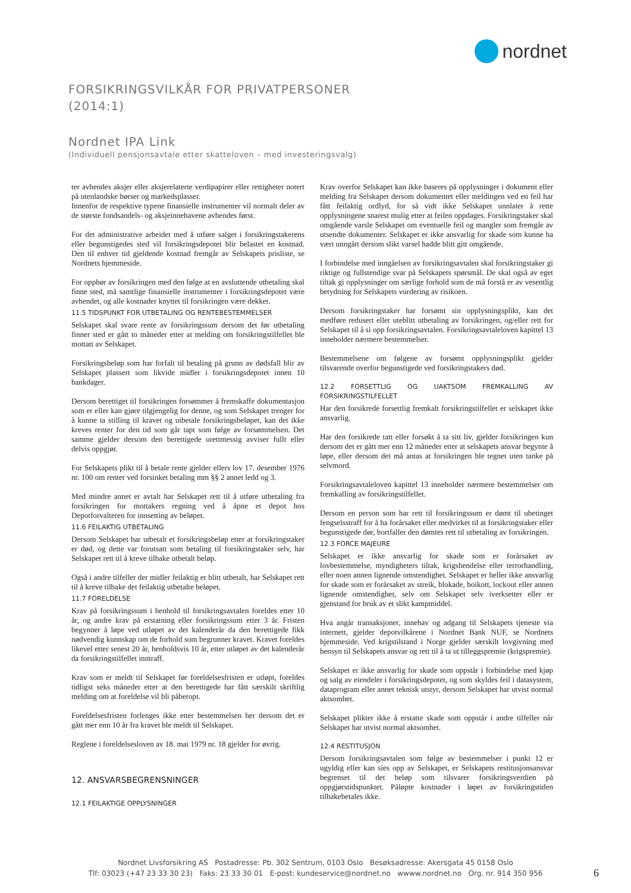nordnet
FORSIKRINGSVILKÅR FOR PRIVATPERSONER
(2014:1)
Nordnet IPA Link
(Individuell pensjonsavtale etter skatteloven – med investeringsvalg)
ter avhendes aksjer eller aksjerelaterte verdipapirer eller rettigheter notert på utenlandske børser og markedsplasser.
Innenfor de respektive typene finansielle instrumenter vil normalt deler av de største fondsandels- og aksjeinnehavene avhendes først.
For det administrative arbeidet med å utføre salget i forsikringstakerens eller begunstigedes sted vil forsikringsdepotet blir belastet en kostnad. Den til enhver tid gjeldende kostnad fremgår av Selskapets prisliste, se Nordnets hjemmeside.
For opphør av forsikringen med den følge at en avsluttende utbetaling skal finne sted, må samtlige finansielle instrumenter i forsikringsdepotet være avhendet, og alle kostnader knyttet til forsikringen være dekket.
11.5 TIDSPUNKT FOR UTBETALING OG RENTEBESTEMMELSER
Selskapet skal svare rente av forsikringssum dersom det før utbetaling finner sted er gått to måneder etter at melding om forsikringstilfellet ble mottatt av Selskapet.
Forsikringsbeløp som har forfalt til betaling på grunn av dødsfall blir av Selskapet plassert som likvide midler i forsikringsdepotet innen 10 bankdager.
Dersom berettiget til forsikringen forsømmer å fremskaffe dokumentasjon som er eller kan gjøre tilgjengelig for denne, og som Selskapet trenger for å kunne ta stilling til kravet og utbetale forsikringsbeløpet, kan det ikke kreves renter for den tid som går tapt som følge av forsømmelsen. Det samme gjelder dersom den berettigede urettmessig avviser fullt eller delvis oppgjør.
For Selskapets plikt til å betale rente gjelder ellers lov 17. desember 1976 nr. 100 om renter ved forsinket betaling mm §§ 2 annet ledd og 3.
Med mindre annet er avtalt har Selskapet rett til å utføre utbetaling fra forsikringen for mottakers regning ved å åpne et depot hos Depotforvalteren for innsetting av beløpet.
11.6 FEILAKTIG UTBETALING
Dersom Selskapet har utbetalt et forsikringsbeløp etter at forsikringstaker er død, og dette var forutsatt som betaling til forsikringstaker selv, har Selskapet rett til å kreve tilbake utbetalt beløp.
Også i andre tilfeller der midler feilaktig er blitt utbetalt, har Selskapet rett til å kreve tilbake det feilaktig utbetalte beløpet.
11.7 FORELDELSE
Krav på forsikringssum i henhold til forsikringsavtalen foreldes etter 10 år, og andre krav på erstatning eller forsikringssum etter 3 år. Fristen begynner å løpe ved utløpet av det kalenderår da den berettigede fikk nødvendig kunnskap om de forhold som begrunner kravet. Kravet foreldes likevel etter senest 20 år, henholdsvis 10 år, etter utløpet av det kalenderår da forsikringstilfellet inntraff.
Krav som er meldt til Selskapet før foreldelsesfristen er utløpt, foreldes tidligst seks måneder etter at den berettigede har fått særskilt skriftlig melding om at foreldelse vil bli påberopt.
Foreldelsesfristen forlenges ikke etter bestemmelsen her dersom det er gått mer enn 10 år fra kravet ble meldt til Selskapet.
Reglene i foreldelsesloven av 18. mai 1979 nr. 18 gjelder for øvrig.
12. ANSVARSBEGRENSNINGER
12.1 FEILAKTIGE OPPLYSNINGER
Krav overfor Selskapet kan ikke baseres på opplysninger i dokument eller melding fra Selskapet dersom dokumentet eller meldingen ved en feil har fått feilaktig ordlyd, for så vidt ikke Selskapet unnlater å rette opplysningene snarest mulig etter at feilen oppdages. Forsikringstaker skal omgående varsle Selskapet om eventuelle feil og mangler som fremgår av utsendte dokumenter. Selskapet er ikke ansvarlig for skade som kunne ha vært unngått dersom slikt varsel hadde blitt gitt omgående.
I forbindelse med inngåelsen av forsikringsavtalen skal forsikringstaker gi riktige og fullstendige svar på Selskapets spørsmål. De skal også av eget tiltak gi opplysninger om særlige forhold som de må forstå er av vesentlig betydning for Selskapets vurdering av risikoen.
Dersom forsikringstaker har forsømt sin opplysningsplikt, kan det medføre redusert eller uteblitt utbetaling av forsikringen, og/eller rett for Selskapet til å si opp forsikringsavtalen. Forsikringsavtaleloven kapittel 13 inneholder nærmere bestemmelser.
Bestemmelsene om følgene av forsømt opplysningsplikt gjelder tilsvarende overfor begunstigede ved forsikringstakers død.
12.2 FORSETTLIG OG UAKTSOM FREMKALLING AV FORSIKRINGSTILFELLET
Har den forsikrede forsettlig fremkalt forsikringstilfellet er selskapet ikke ansvarlig.
Har den forsikrede tatt eller forsøkt å ta sitt liv, gjelder forsikringen kun dersom det er gått mer enn 12 måneder etter at selskapets ansvar begynte å løpe, eller dersom det må antas at forsikringen ble tegnet uten tanke på selvmord.
Forsikringsavtaleloven kapittel 13 inneholder nærmere bestemmelser om fremkalling av forsikringstilfellet.
Dersom en person som har rett til forsikringssum er dømt til ubetinget fengselsstraff for å ha forårsaket eller medvirket til at forsikringstaker eller begunstigede dør, bortfaller den dømtes rett til utbetaling av forsikringen.
12.3 FORCE MAJEURE
Selskapet er ikke ansvarlig for skade som er forårsaket av lovbestemmelse, myndigheters tiltak, krigshendelse eller terrorhandling, eller noen annen lignende omstendighet. Selskapet er heller ikke ansvarlig for skade som er forårsaket av streik, blokade, boikott, lockout eller annen lignende omstendighet, selv om Selskapet selv iverksetter eller er gjenstand for bruk av et slikt kampmiddel.
Hva angår transaksjoner, innehav og adgang til Selskapets tjeneste via internett, gjelder depotvilkårene i Nordnet Bank NUF, se Nordnets hjemmeside. Ved krigstilstand i Norge gjelder særskilt lovgivning med hensyn til Selskapets ansvar og rett til å ta ut tilleggspremie (krigspremie).
Selskapet er ikke ansvarlig for skade som oppstår i forbindelse med kjøp og salg av eiendeler i forsikringsdepotet, og som skyldes feil i datasystem, dataprogram eller annet teknisk utstyr, dersom Selskapet har utvist normal aktsomhet.
Selskapet plikter ikke å erstatte skade som oppstår i andre tilfeller når Selskapet har utvist normal aktsomhet.
12.4 RESTITUSJON
Dersom forsikringsavtalen som følge av bestemmelser i punkt 12 er ugyldig eller kan sies opp av Selskapet, er Selskapets restitusjonsansvar begrenset til det beløp som tilsvarer forsikringsverdien på oppgjørstidspunktet. Påløpte kostnader i løpet av forsikringstiden tilbakebetales ikke.
Nordnet Livsforsikring AS Postadresse: Pb. 302 Sentrum, 0103 Oslo Besøksadresse: Akersgata 45 0158 Oslo
Tlf: 03023 (+47 23 33 30 23) Faks: 23 33 30 01 E-post: kundeservice@nordnet.no wwww.nordnet.no Org. nr. 914 350 956
6